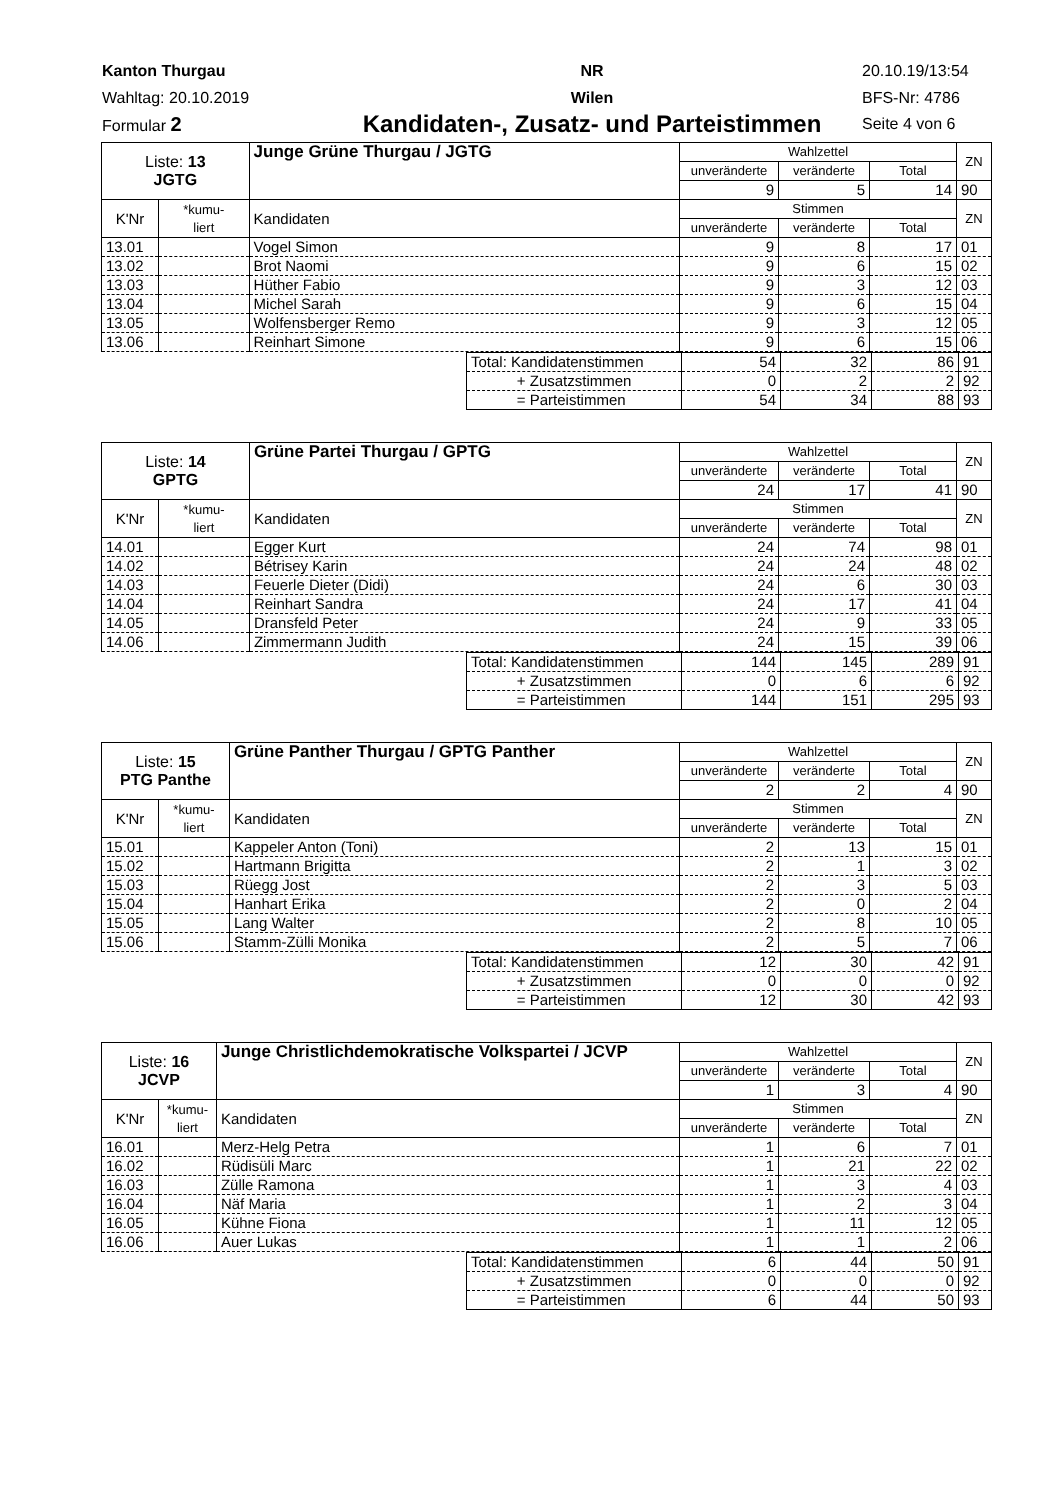Kanton Thurgau
Wahltag: 20.10.2019
Formular 2
NR
Wilen
Kandidaten-, Zusatz- und Parteistimmen
20.10.19/13:54
BFS-Nr: 4786
Seite 4 von 6
| Liste: 13 JGTG | | Junge Grüne Thurgau / JGTG | Wahlzettel | | | ZN |
| --- | --- | --- | --- | --- | --- | --- |
| | | | unveränderte | veränderte | Total | |
| | | | 9 | 5 | 14 | 90 |
| K'Nr | *kumu- liert | Kandidaten | Stimmen | | | ZN |
| | | | unveränderte | veränderte | Total | |
| 13.01 | | Vogel Simon | 9 | 8 | 17 | 01 |
| 13.02 | | Brot Naomi | 9 | 6 | 15 | 02 |
| 13.03 | | Hüther Fabio | 9 | 3 | 12 | 03 |
| 13.04 | | Michel Sarah | 9 | 6 | 15 | 04 |
| 13.05 | | Wolfensberger Remo | 9 | 3 | 12 | 05 |
| 13.06 | | Reinhart Simone | 9 | 6 | 15 | 06 |
| Total: Kandidatenstimmen | 54 | 32 | 86 | 91 |
| + Zusatzstimmen | 0 | 2 | 2 | 92 |
| = Parteistimmen | 54 | 34 | 88 | 93 |
| Liste: 14 GPTG | | Grüne Partei Thurgau / GPTG | Wahlzettel | | | ZN |
| --- | --- | --- | --- | --- | --- | --- |
| | | | unveränderte | veränderte | Total | |
| | | | 24 | 17 | 41 | 90 |
| K'Nr | *kumu- liert | Kandidaten | Stimmen | | | ZN |
| | | | unveränderte | veränderte | Total | |
| 14.01 | | Egger Kurt | 24 | 74 | 98 | 01 |
| 14.02 | | Bétrisey Karin | 24 | 24 | 48 | 02 |
| 14.03 | | Feuerle Dieter (Didi) | 24 | 6 | 30 | 03 |
| 14.04 | | Reinhart Sandra | 24 | 17 | 41 | 04 |
| 14.05 | | Dransfeld Peter | 24 | 9 | 33 | 05 |
| 14.06 | | Zimmermann Judith | 24 | 15 | 39 | 06 |
| Total: Kandidatenstimmen | 144 | 145 | 289 | 91 |
| + Zusatzstimmen | 0 | 6 | 6 | 92 |
| = Parteistimmen | 144 | 151 | 295 | 93 |
| Liste: 15 PTG Panthe | | Grüne Panther Thurgau / GPTG Panther | Wahlzettel | | | ZN |
| --- | --- | --- | --- | --- | --- | --- |
| | | | unveränderte | veränderte | Total | |
| | | | 2 | 2 | 4 | 90 |
| K'Nr | *kumu- liert | Kandidaten | Stimmen | | | ZN |
| | | | unveränderte | veränderte | Total | |
| 15.01 | | Kappeler Anton (Toni) | 2 | 13 | 15 | 01 |
| 15.02 | | Hartmann Brigitta | 2 | 1 | 3 | 02 |
| 15.03 | | Rüegg Jost | 2 | 3 | 5 | 03 |
| 15.04 | | Hanhart Erika | 2 | 0 | 2 | 04 |
| 15.05 | | Lang Walter | 2 | 8 | 10 | 05 |
| 15.06 | | Stamm-Zülli Monika | 2 | 5 | 7 | 06 |
| Total: Kandidatenstimmen | 12 | 30 | 42 | 91 |
| + Zusatzstimmen | 0 | 0 | 0 | 92 |
| = Parteistimmen | 12 | 30 | 42 | 93 |
| Liste: 16 JCVP | | Junge Christlichdemokratische Volkspartei / JCVP | Wahlzettel | | | ZN |
| --- | --- | --- | --- | --- | --- | --- |
| | | | unveränderte | veränderte | Total | |
| | | | 1 | 3 | 4 | 90 |
| K'Nr | *kumu- liert | Kandidaten | Stimmen | | | ZN |
| | | | unveränderte | veränderte | Total | |
| 16.01 | | Merz-Helg Petra | 1 | 6 | 7 | 01 |
| 16.02 | | Rüdisüli Marc | 1 | 21 | 22 | 02 |
| 16.03 | | Zülle Ramona | 1 | 3 | 4 | 03 |
| 16.04 | | Näf Maria | 1 | 2 | 3 | 04 |
| 16.05 | | Kühne Fiona | 1 | 11 | 12 | 05 |
| 16.06 | | Auer Lukas | 1 | 1 | 2 | 06 |
| Total: Kandidatenstimmen | 6 | 44 | 50 | 91 |
| + Zusatzstimmen | 0 | 0 | 0 | 92 |
| = Parteistimmen | 6 | 44 | 50 | 93 |